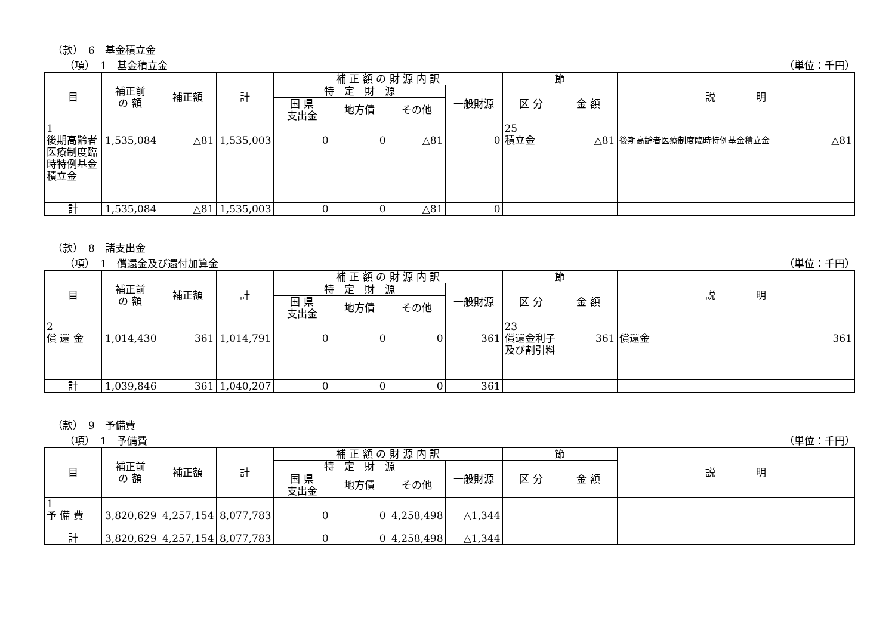（款）　6　基金積立金
（項）　1　基金積立金 （単位：千円）
| 目 | 補正前 の 額 | 補正額 | 計 | 補 正 額 の 財 源 内 訳 | | | | 節 | | 説 明 |
| --- | --- | --- | --- | --- | --- | --- | --- | --- | --- | --- |
| | | | | 特 定 財 源 | | | 一般財源 | 区 分 | 金 額 | |
| | | | | 国 県 支出金 | 地方債 | その他 | | | | |
| 1 後期高齢者医療制度臨時特例基金積立金 | 1,535,084 | △81 | 1,535,003 | 0 | 0 | △81 | 0 | 25 積立金 | △81 | 後期高齢者医療制度臨時特例基金積立金 △81 |
| 計 | 1,535,084 | △81 | 1,535,003 | 0 | 0 | △81 | 0 | | | |
（款）　8　諸支出金
（項）　1　償還金及び還付加算金 （単位：千円）
| 目 | 補正前 の 額 | 補正額 | 計 | 補 正 額 の 財 源 内 訳 | | | | 節 | | 説 明 |
| --- | --- | --- | --- | --- | --- | --- | --- | --- | --- | --- |
| | | | | 特 定 財 源 | | | 一般財源 | 区 分 | 金 額 | |
| | | | | 国 県 支出金 | 地方債 | その他 | | | | |
| 2 償 還 金 | 1,014,430 | 361 | 1,014,791 | 0 | 0 | 0 | 361 | 23 償還金利子及び割引料 | 361 | 償還金 361 |
| 計 | 1,039,846 | 361 | 1,040,207 | 0 | 0 | 0 | 361 | | | |
（款）　9　予備費
（項）　1　予備費 （単位：千円）
| 目 | 補正前 の 額 | 補正額 | 計 | 補 正 額 の 財 源 内 訳 | | | | 節 | | 説 明 |
| --- | --- | --- | --- | --- | --- | --- | --- | --- | --- | --- |
| | | | | 特 定 財 源 | | | 一般財源 | 区 分 | 金 額 | |
| | | | | 国 県 支出金 | 地方債 | その他 | | | | |
| 1 予 備 費 | 3,820,629 | 4,257,154 | 8,077,783 | 0 | 0 | 4,258,498 | △1,344 | | | |
| 計 | 3,820,629 | 4,257,154 | 8,077,783 | 0 | 0 | 4,258,498 | △1,344 | | | |